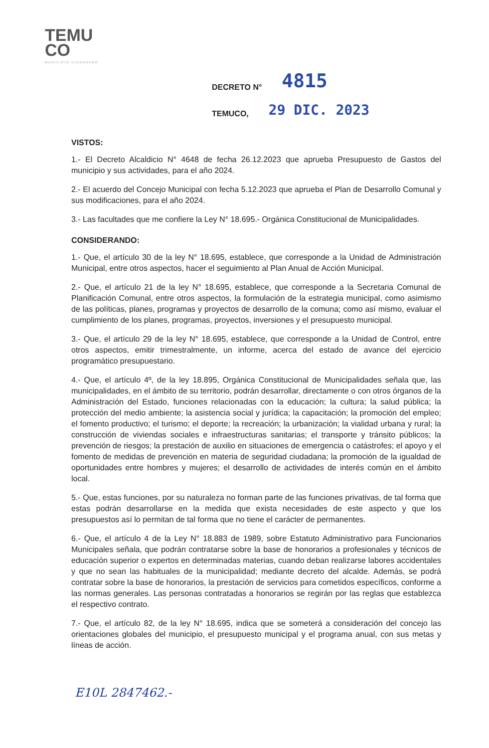TEMU
CO
MUNICIPIO CIUDADANO
DECRETO N° 4815
TEMUCO, 29 DIC. 2023
VISTOS:
1.- El Decreto Alcaldicio N° 4648 de fecha 26.12.2023 que aprueba Presupuesto de Gastos del municipio y sus actividades, para el año 2024.
2.- El acuerdo del Concejo Municipal con fecha 5.12.2023 que aprueba el Plan de Desarrollo Comunal y sus modificaciones, para el año 2024.
3.- Las facultades que me confiere la Ley N° 18.695.- Orgánica Constitucional de Municipalidades.
CONSIDERANDO:
1.- Que, el artículo 30 de la ley N° 18.695, establece, que corresponde a la Unidad de Administración Municipal, entre otros aspectos, hacer el seguimiento al Plan Anual de Acción Municipal.
2.- Que, el artículo 21 de la ley N° 18.695, establece, que corresponde a la Secretaria Comunal de Planificación Comunal, entre otros aspectos, la formulación de la estrategia municipal, como asimismo de las políticas, planes, programas y proyectos de desarrollo de la comuna; como así mismo, evaluar el cumplimiento de los planes, programas, proyectos, inversiones y el presupuesto municipal.
3.- Que, el artículo 29 de la ley N° 18.695, establece, que corresponde a la Unidad de Control, entre otros aspectos, emitir trimestralmente, un informe, acerca del estado de avance del ejercicio programático presupuestario.
4.- Que, el artículo 4º, de la ley 18.895, Orgánica Constitucional de Municipalidades señala que, las municipalidades, en el ámbito de su territorio, podrán desarrollar, directamente o con otros órganos de la Administración del Estado, funciones relacionadas con la educación; la cultura; la salud pública; la protección del medio ambiente; la asistencia social y jurídica; la capacitación; la promoción del empleo; el fomento productivo; el turismo; el deporte; la recreación; la urbanización; la vialidad urbana y rural; la construcción de viviendas sociales e infraestructuras sanitarias; el transporte y tránsito públicos; la prevención de riesgos; la prestación de auxilio en situaciones de emergencia o catástrofes; el apoyo y el fomento de medidas de prevención en materia de seguridad ciudadana; la promoción de la igualdad de oportunidades entre hombres y mujeres; el desarrollo de actividades de interés común en el ámbito local.
5.- Que, estas funciones, por su naturaleza no forman parte de las funciones privativas, de tal forma que estas podrán desarrollarse en la medida que exista necesidades de este aspecto y que los presupuestos así lo permitan de tal forma que no tiene el carácter de permanentes.
6.- Que, el artículo 4 de la Ley N° 18.883 de 1989, sobre Estatuto Administrativo para Funcionarios Municipales señala, que podrán contratarse sobre la base de honorarios a profesionales y técnicos de educación superior o expertos en determinadas materias, cuando deban realizarse labores accidentales y que no sean las habituales de la municipalidad; mediante decreto del alcalde. Además, se podrá contratar sobre la base de honorarios, la prestación de servicios para cometidos específicos, conforme a las normas generales. Las personas contratadas a honorarios se regirán por las reglas que establezca el respectivo contrato.
7.- Que, el artículo 82, de la ley N° 18.695, indica que se someterá a consideración del concejo las orientaciones globales del municipio, el presupuesto municipal y el programa anual, con sus metas y líneas de acción.
E10L 2847462.-